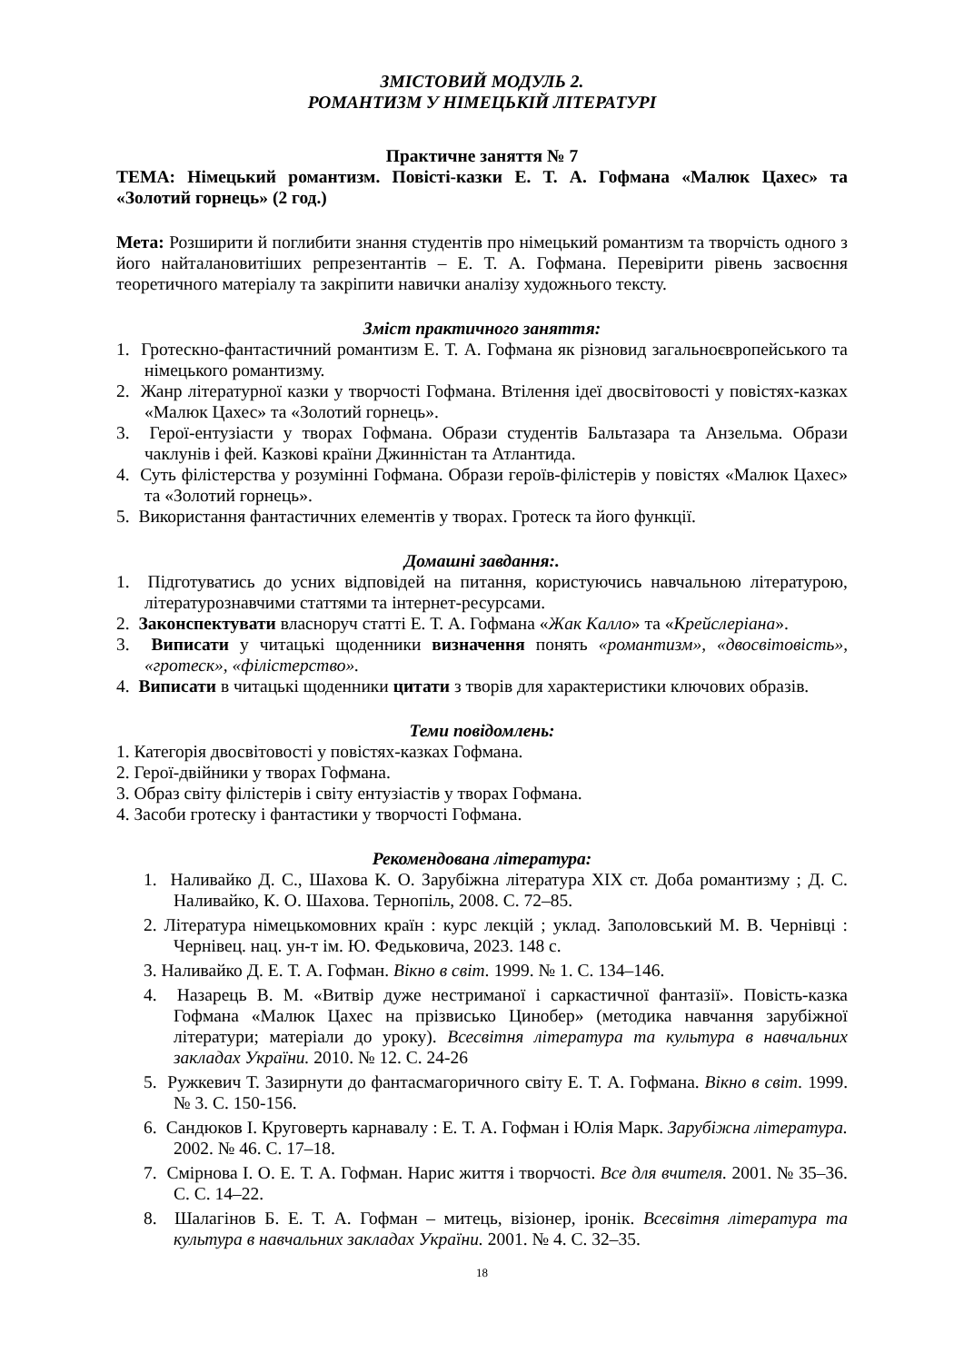ЗМІСТОВИЙ МОДУЛЬ 2.
РОМАНТИЗМ У НІМЕЦЬКІЙ ЛІТЕРАТУРІ
Практичне заняття № 7
ТЕМА: Німецький романтизм. Повісті-казки Е. Т. А. Гофмана «Малюк Цахес» та «Золотий горнець» (2 год.)
Мета: Розширити й поглибити знання студентів про німецький романтизм та творчість одного з його найталановитіших репрезентантів – Е. Т. А. Гофмана. Перевірити рівень засвоєння теоретичного матеріалу та закріпити навички аналізу художнього тексту.
Зміст практичного заняття:
1. Гротескно-фантастичний романтизм Е. Т. А. Гофмана як різновид загальноєвропейського та німецького романтизму.
2. Жанр літературної казки у творчості Гофмана. Втілення ідеї двосвітовості у повістях-казках «Малюк Цахес» та «Золотий горнець».
3. Герої-ентузіасти у творах Гофмана. Образи студентів Бальтазара та Анзельма. Образи чаклунів і фей. Казкові країни Джинністан та Атлантида.
4. Суть філістерства у розумінні Гофмана. Образи героїв-філістерів у повістях «Малюк Цахес» та «Золотий горнець».
5. Використання фантастичних елементів у творах. Гротеск та його функції.
Домашні завдання:.
1. Підготуватись до усних відповідей на питання, користуючись навчальною літературою, літературознавчими статтями та інтернет-ресурсами.
2. Законспектувати власноруч статті Е. Т. А. Гофмана «Жак Калло» та «Крейслеріана».
3. Виписати у читацькі щоденники визначення понять «романтизм», «двосвітовість», «гротеск», «філістерство».
4. Виписати в читацькі щоденники цитати з творів для характеристики ключових образів.
Теми повідомлень:
1. Категорія двосвітовості у повістях-казках Гофмана.
2. Герої-двійники у творах Гофмана.
3. Образ світу філістерів і світу ентузіастів у творах Гофмана.
4. Засоби гротеску і фантастики у творчості Гофмана.
Рекомендована література:
1. Наливайко Д. С., Шахова К. О. Зарубіжна література ХІХ ст. Доба романтизму ; Д. С. Наливайко, К. О. Шахова. Тернопіль, 2008. С. 72–85.
2. Література німецькомовних країн : курс лекцій ; уклад. Заполовський М. В. Чернівці : Чернівец. нац. ун-т ім. Ю. Федьковича, 2023. 148 с.
3. Наливайко Д. Е. Т. А. Гофман. Вікно в світ. 1999. № 1. С. 134–146.
4. Назарець В. М. «Витвір дуже нестриманої і саркастичної фантазії». Повість-казка Гофмана «Малюк Цахес на прізвисько Цинобер» (методика навчання зарубіжної літератури; матеріали до уроку). Всесвітня література та культура в навчальних закладах України. 2010. № 12. С. 24-26
5. Ружкевич Т. Зазирнути до фантасмагоричного світу Е. Т. А. Гофмана. Вікно в світ. 1999. № 3. С. 150-156.
6. Сандюков І. Круговерть карнавалу : Е. Т. А. Гофман і Юлія Марк. Зарубіжна література. 2002. № 46. С. 17–18.
7. Смірнова І. О. Е. Т. А. Гофман. Нарис життя і творчості. Все для вчителя. 2001. № 35–36. С. С. 14–22.
8. Шалагінов Б. Е. Т. А. Гофман – митець, візіонер, іронік. Всесвітня література та культура в навчальних закладах України. 2001. № 4. С. 32–35.
18